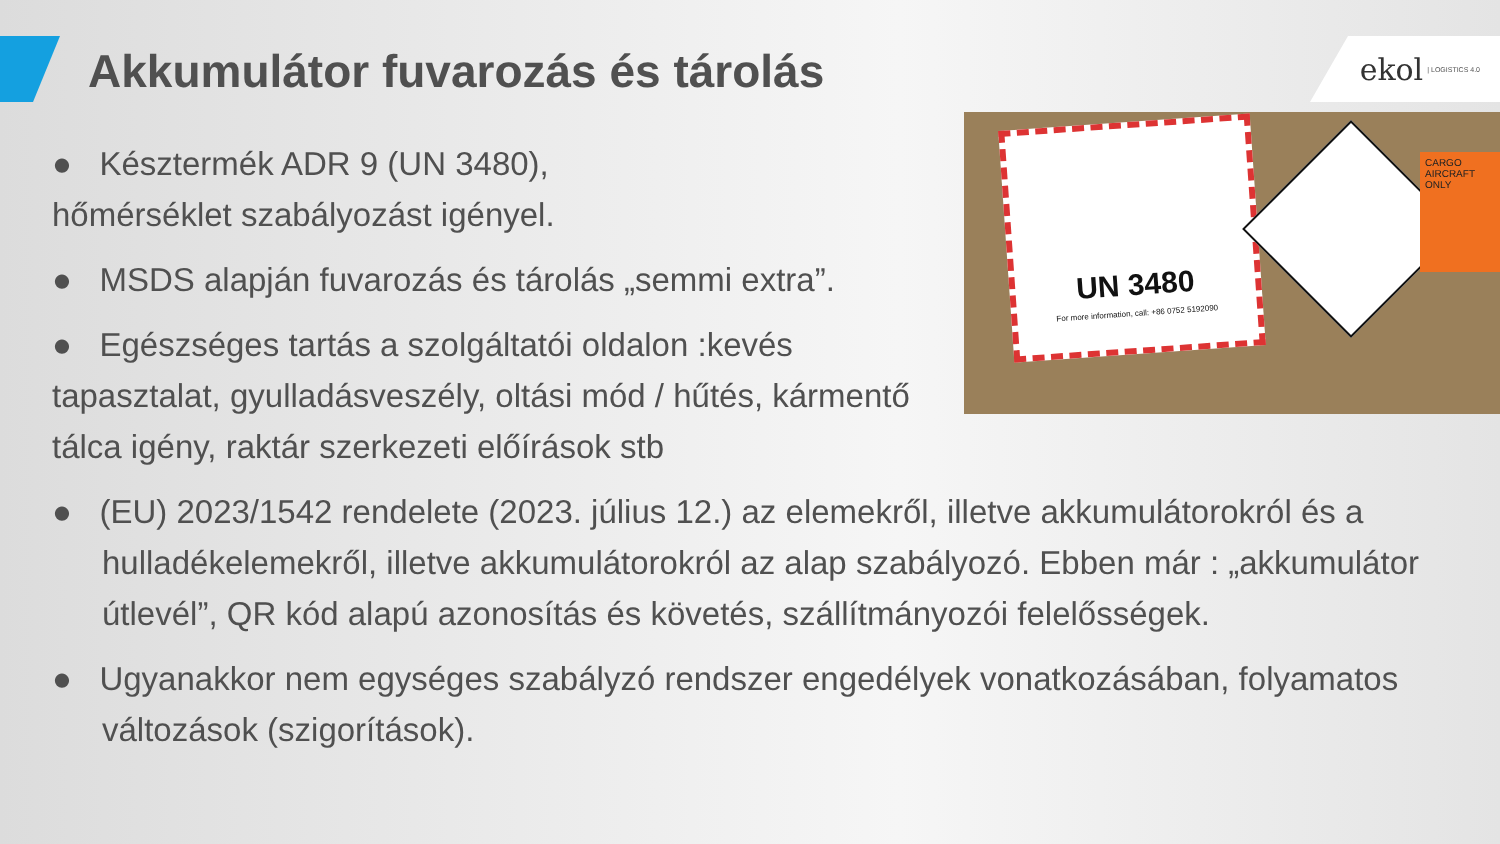Akkumulátor fuvarozás és tárolás
ekol | LOGISTICS 4.0
UN 3480
For more information, call: +86 0752 5192090
CARGO AIRCRAFT ONLY
● Késztermék ADR 9 (UN 3480),
hőmérséklet szabályozást igényel.
● MSDS alapján fuvarozás és tárolás „semmi extra”.
● Egészséges tartás a szolgáltatói oldalon :kevés tapasztalat, gyulladásveszély, oltási mód / hűtés, kármentő tálca igény, raktár szerkezeti előírások stb
● (EU) 2023/1542 rendelete (2023. július 12.) az elemekről, illetve akkumulátorokról és a hulladékelemekről, illetve akkumulátorokról az alap szabályozó. Ebben már : „akkumulátor útlevél”, QR kód alapú azonosítás és követés, szállítmányozói felelősségek.
● Ugyanakkor nem egységes szabályzó rendszer engedélyek vonatkozásában, folyamatos változások (szigorítások).